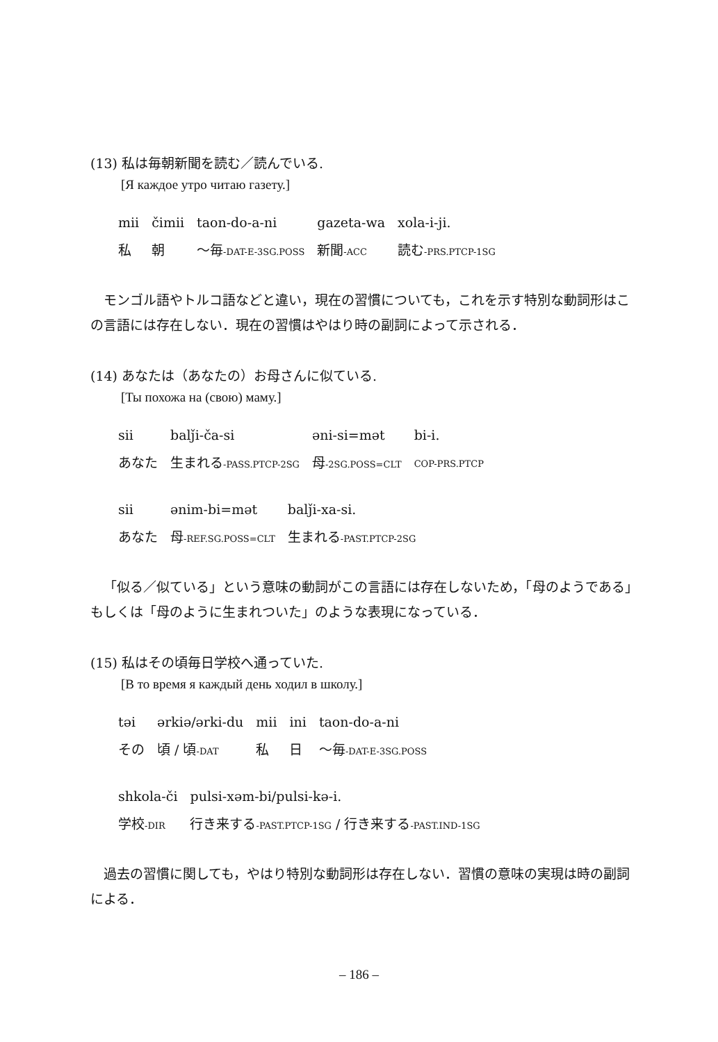(13) 私は毎朝新聞を読む／読んでいる.
[Я каждое утро читаю газету.]
| mii | čimii | taon-do-a-ni | gazeta-wa | xola-i-ji. |
| 私 | 朝 | 〜毎 -DAT-E-3SG.POSS | 新聞 -ACC | 読む -PRS.PTCP-1SG |
モンゴル語やトルコ語などと違い，現在の習慣についても，これを示す特別な動詞形はこの言語には存在しない．現在の習慣はやはり時の副詞によって示される．
(14) あなたは（あなたの）お母さんに似ている.
[Ты похожа на (свою) маму.]
| sii | balǰi-ča-si | əni-si=mət | bi-i. |
| あなた | 生まれる -PASS.PTCP-2SG | 母 -2SG.POSS=CLT | COP-PRS.PTCP |
| sii | ənim-bi=mət | balǰi-xa-si. |
| あなた | 母 -REF.SG.POSS=CLT | 生まれる -PAST.PTCP-2SG |
「似る／似ている」という意味の動詞がこの言語には存在しないため，「母のようである」もしくは「母のように生まれついた」のような表現になっている．
(15) 私はその頃毎日学校へ通っていた.
[В то время я каждый день ходил в школу.]
| təi | ərkiə/ərki-du | mii | ini | taon-do-a-ni |
| その | 頃 / 頃 -DAT | 私 | 日 | 〜毎 -DAT-E-3SG.POSS |
| shkola-či | pulsi-xəm-bi/pulsi-kə-i. |
| 学校 -DIR | 行き来する -PAST.PTCP-1SG / 行き来する -PAST.IND-1SG |
過去の習慣に関しても，やはり特別な動詞形は存在しない．習慣の意味の実現は時の副詞による．
– 186 –